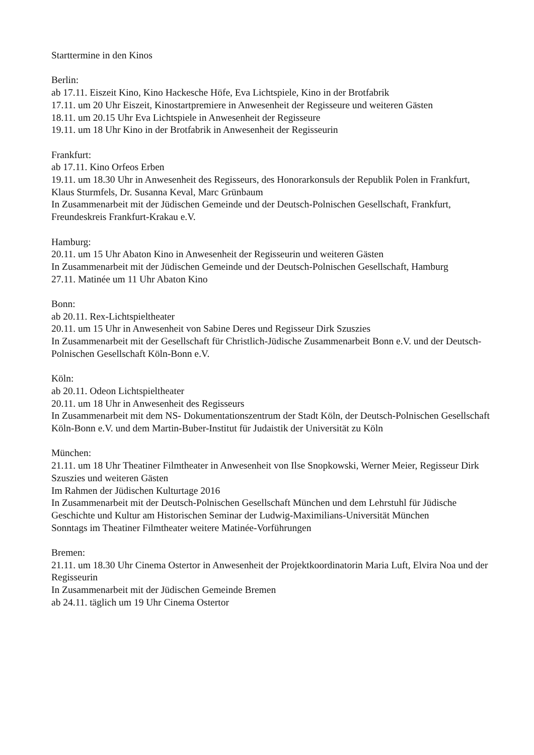Starttermine in den Kinos
Berlin:
ab 17.11. Eiszeit Kino, Kino Hackesche Höfe, Eva Lichtspiele, Kino in der Brotfabrik
17.11. um 20 Uhr Eiszeit, Kinostartpremiere in Anwesenheit der Regisseure und weiteren Gästen
18.11. um 20.15 Uhr Eva Lichtspiele in Anwesenheit der Regisseure
19.11. um 18 Uhr Kino in der Brotfabrik in Anwesenheit der Regisseurin
Frankfurt:
ab 17.11. Kino Orfeos Erben
19.11. um 18.30 Uhr in Anwesenheit des Regisseurs, des Honorarkonsuls der Republik Polen in Frankfurt, Klaus Sturmfels, Dr. Susanna Keval, Marc Grünbaum
In Zusammenarbeit mit der Jüdischen Gemeinde und der Deutsch-Polnischen Gesellschaft, Frankfurt, Freundeskreis Frankfurt-Krakau e.V.
Hamburg:
20.11. um 15 Uhr Abaton Kino in Anwesenheit der Regisseurin und weiteren Gästen
In Zusammenarbeit mit der Jüdischen Gemeinde und der Deutsch-Polnischen Gesellschaft, Hamburg
27.11. Matinée um 11 Uhr Abaton Kino
Bonn:
ab 20.11. Rex-Lichtspieltheater
20.11. um 15 Uhr in Anwesenheit von Sabine Deres und Regisseur Dirk Szuszies
In Zusammenarbeit mit der Gesellschaft für Christlich-Jüdische Zusammenarbeit Bonn e.V. und der Deutsch-Polnischen Gesellschaft Köln-Bonn e.V.
Köln:
ab 20.11. Odeon Lichtspieltheater
20.11. um 18 Uhr in Anwesenheit des Regisseurs
In Zusammenarbeit mit dem NS- Dokumentationszentrum der Stadt Köln, der Deutsch-Polnischen Gesellschaft Köln-Bonn e.V. und dem Martin-Buber-Institut für Judaistik der Universität zu Köln
München:
21.11. um 18 Uhr Theatiner Filmtheater in Anwesenheit von Ilse Snopkowski, Werner Meier, Regisseur Dirk Szuszies und weiteren Gästen
Im Rahmen der Jüdischen Kulturtage 2016
In Zusammenarbeit mit der Deutsch-Polnischen Gesellschaft München und dem Lehrstuhl für Jüdische Geschichte und Kultur am Historischen Seminar der Ludwig-Maximilians-Universität München
Sonntags im Theatiner Filmtheater weitere Matinée-Vorführungen
Bremen:
21.11. um 18.30 Uhr Cinema Ostertor in Anwesenheit der Projektkoordinatorin Maria Luft, Elvira Noa und der Regisseurin
In Zusammenarbeit mit der Jüdischen Gemeinde Bremen
ab 24.11. täglich um 19 Uhr Cinema Ostertor